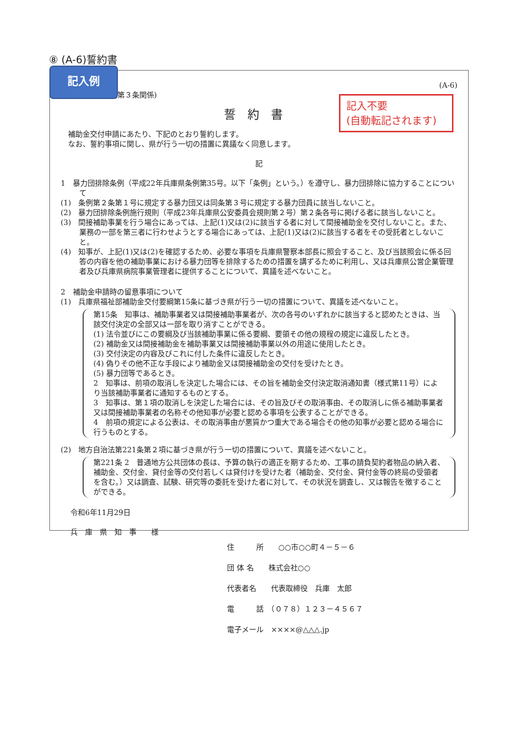⑧ (A-6)誓約書
記入例
(A-6)
(第３条関係)
記入不要
(自動転記されます)
誓約書
補助金交付申請にあたり、下記のとおり誓約します。
なお、誓約事項に関し、県が行う一切の措置に異議なく同意します。
記
1　暴力団排除条例（平成22年兵庫県条例第35号。以下「条例」という。）を遵守し、暴力団排除に協力することについて
(1)　条例第２条第１号に規定する暴力団又は同条第３号に規定する暴力団員に該当しないこと。
(2)　暴力団排除条例施行規則（平成23年兵庫県公安委員会規則第２号）第２条各号に掲げる者に該当しないこと。
(3)　間接補助事業を行う場合にあっては、上記(1)又は(2)に該当する者に対して間接補助金を交付しないこと。また、業務の一部を第三者に行わせようとする場合にあっては、上記(1)又は(2)に該当する者をその受託者としないこと。
(4)　知事が、上記(1)又は(2)を確認するため、必要な事項を兵庫県警察本部長に照会すること、及び当該照会に係る回答の内容を他の補助事業における暴力団等を排除するための措置を講ずるために利用し、又は兵庫県公営企業管理者及び兵庫県病院事業管理者に提供することについて、異議を述べないこと。
2　補助金申請時の留意事項について
(1)　兵庫県福祉部補助金交付要綱第15条に基づき県が行う一切の措置について、異議を述べないこと。
第15条　知事は、補助事業者又は間接補助事業者が、次の各号のいずれかに該当すると認めたときは、当該交付決定の全部又は一部を取り消すことができる。
(1) 法令並びにこの要綱及び当該補助事業に係る要綱、要領その他の規程の規定に違反したとき。
(2) 補助金又は間接補助金を補助事業又は間接補助事業以外の用途に使用したとき。
(3) 交付決定の内容及びこれに付した条件に違反したとき。
(4) 偽りその他不正な手段により補助金又は間接補助金の交付を受けたとき。
(5) 暴力団等であるとき。
2　知事は、前項の取消しを決定した場合には、その旨を補助金交付決定取消通知書（様式第11号）により当該補助事業者に通知するものとする。
3　知事は、第１項の取消しを決定した場合には、その旨及びその取消事由、その取消しに係る補助事業者又は間接補助事業者の名称その他知事が必要と認める事項を公表することができる。
4　前項の規定による公表は、その取消事由が悪質かつ重大である場合その他の知事が必要と認める場合に行うものとする。
(2)　地方自治法第221条第２項に基づき県が行う一切の措置について、異議を述べないこと。
第221条 2　普通地方公共団体の長は、予算の執行の適正を期するため、工事の請負契約者物品の納入者、補助金、交付金、貸付金等の交付若しくは貸付けを受けた者（補助金、交付金、貸付金等の終局の受領者を含む。）又は調査、試験、研究等の委託を受けた者に対して、その状況を調査し、又は報告を徴することができる。
令和6年11月29日
兵　庫　県　知　事　　様
住　　　所　　○○市○○町４－５－６
団 体 名　　株式会社○○
代表者名　　代表取締役　兵庫　太郎
電　　　話　（０７８）１２３－４５６７
電子メール　××××@△△△.jp